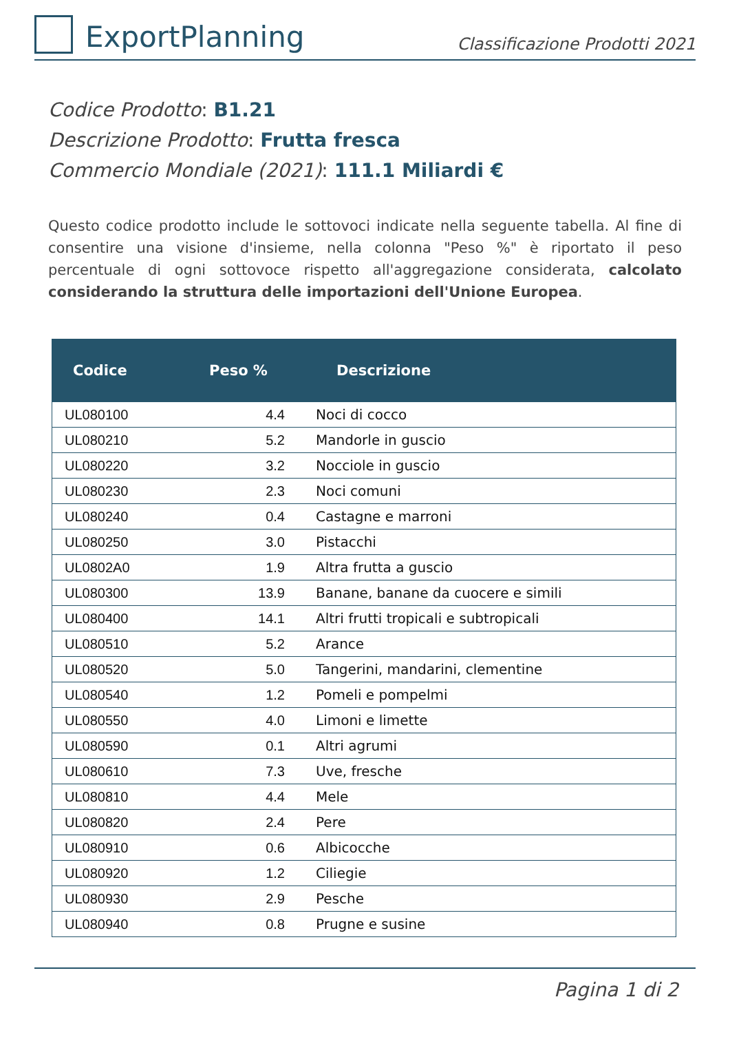ExportPlanning
Classificazione Prodotti 2021
Codice Prodotto: B1.21
Descrizione Prodotto: Frutta fresca
Commercio Mondiale (2021): 111.1 Miliardi €
Questo codice prodotto include le sottovoci indicate nella seguente tabella. Al fine di consentire una visione d'insieme, nella colonna "Peso %" è riportato il peso percentuale di ogni sottovoce rispetto all'aggregazione considerata, calcolato considerando la struttura delle importazioni dell'Unione Europea.
| Codice | Peso % | Descrizione |
| --- | --- | --- |
| UL080100 | 4.4 | Noci di cocco |
| UL080210 | 5.2 | Mandorle in guscio |
| UL080220 | 3.2 | Nocciole in guscio |
| UL080230 | 2.3 | Noci comuni |
| UL080240 | 0.4 | Castagne e marroni |
| UL080250 | 3.0 | Pistacchi |
| UL0802A0 | 1.9 | Altra frutta a guscio |
| UL080300 | 13.9 | Banane, banane da cuocere e simili |
| UL080400 | 14.1 | Altri frutti tropicali e subtropicali |
| UL080510 | 5.2 | Arance |
| UL080520 | 5.0 | Tangerini, mandarini, clementine |
| UL080540 | 1.2 | Pomeli e pompelmi |
| UL080550 | 4.0 | Limoni e limette |
| UL080590 | 0.1 | Altri agrumi |
| UL080610 | 7.3 | Uve, fresche |
| UL080810 | 4.4 | Mele |
| UL080820 | 2.4 | Pere |
| UL080910 | 0.6 | Albicocche |
| UL080920 | 1.2 | Ciliegie |
| UL080930 | 2.9 | Pesche |
| UL080940 | 0.8 | Prugne e susine |
Pagina 1 di 2